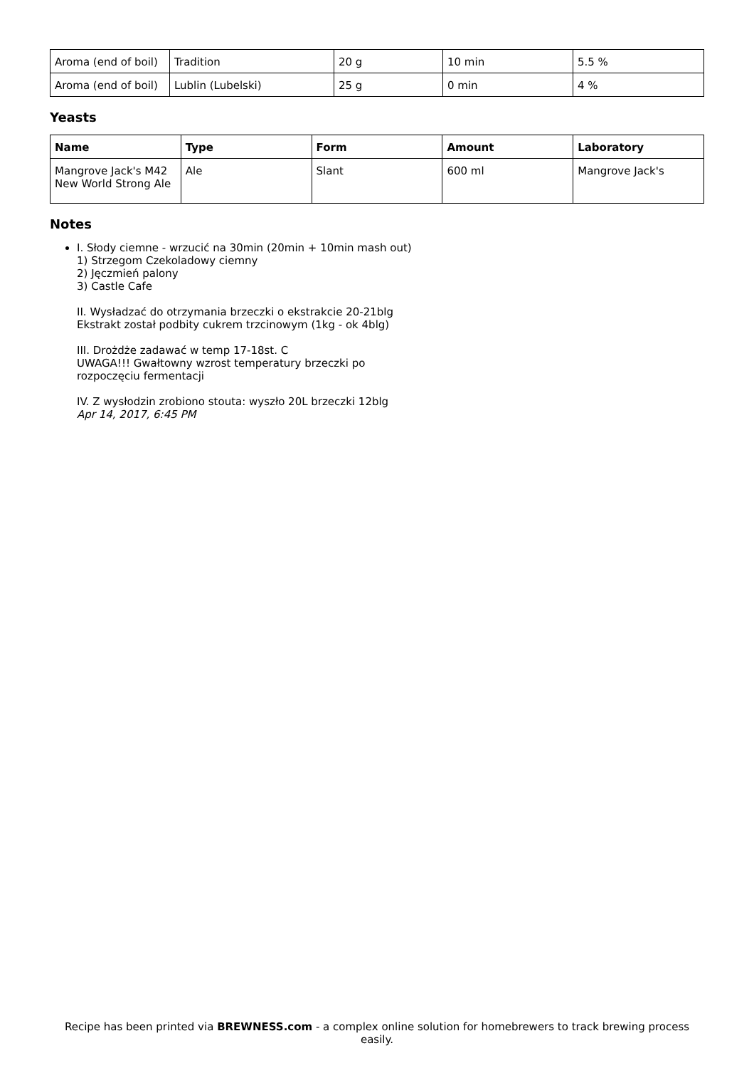| Aroma (end of boil) | Tradition | 20 g | 10 min | 5.5 % |
| Aroma (end of boil) | Lublin (Lubelski) | 25 g | 0 min | 4 % |
Yeasts
| Name | Type | Form | Amount | Laboratory |
| --- | --- | --- | --- | --- |
| Mangrove Jack's M42 New World Strong Ale | Ale | Slant | 600 ml | Mangrove Jack's |
Notes
I. Słody ciemne - wrzucić na 30min (20min + 10min mash out)
1) Strzegom Czekoladowy ciemny
2) Jęczmień palony
3) Castle Cafe
II. Wysładzać do otrzymania brzeczki o ekstrakcie 20-21blg
Ekstrakt został podbity cukrem trzcinowym (1kg - ok 4blg)
III. Drożdże zadawać w temp 17-18st. C
UWAGA!!! Gwałtowny wzrost temperatury brzeczki po
rozpoczęciu fermentacji
IV. Z wysłodzin zrobiono stouta: wyszło 20L brzeczki 12blg
Apr 14, 2017, 6:45 PM
Recipe has been printed via BREWNESS.com - a complex online solution for homebrewers to track brewing process easily.